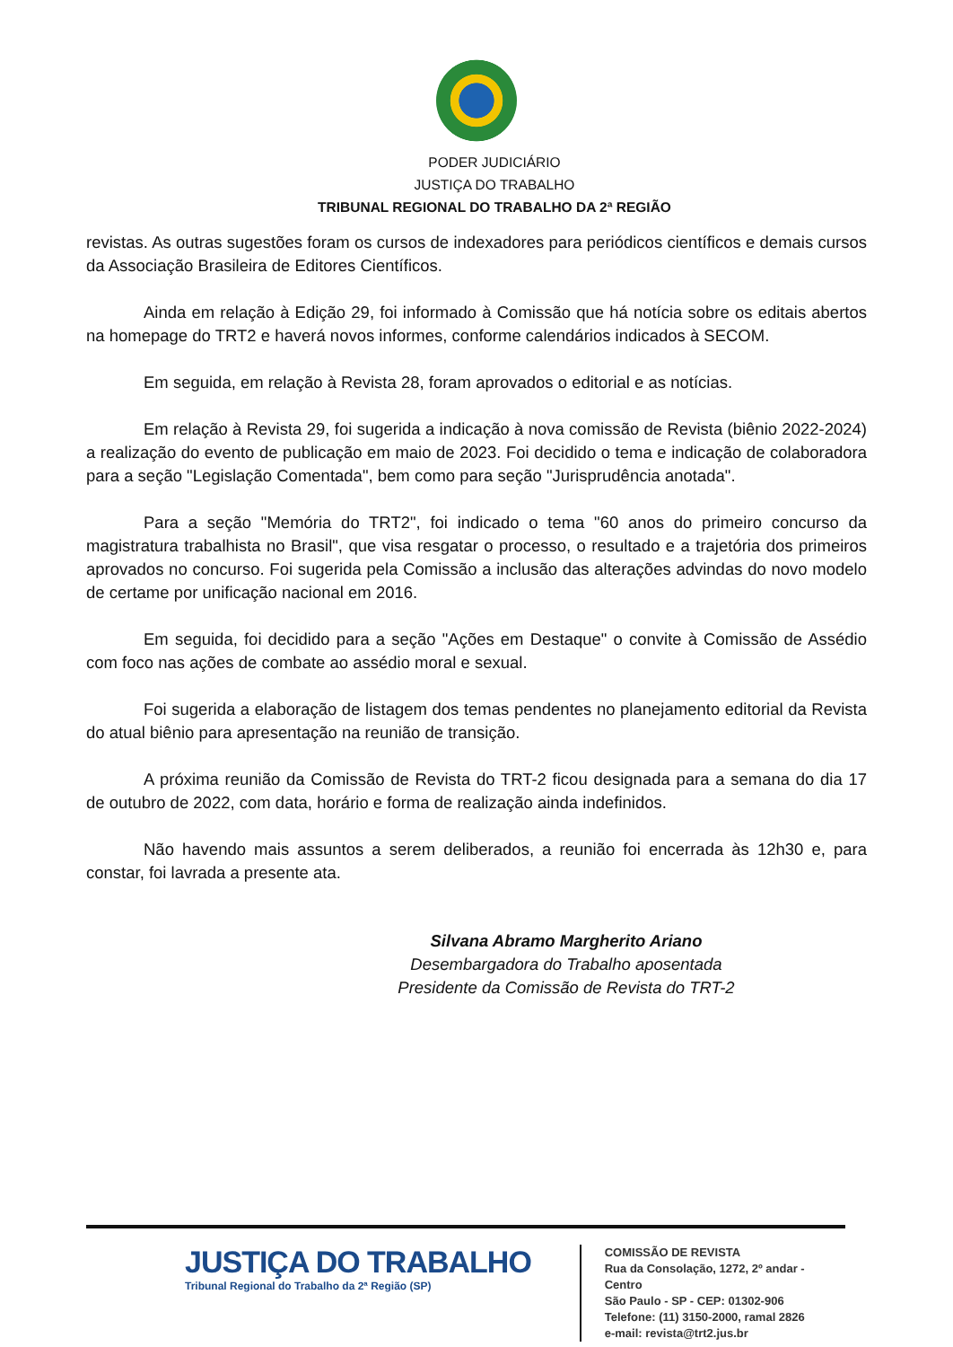PODER JUDICIÁRIO
JUSTIÇA DO TRABALHO
TRIBUNAL REGIONAL DO TRABALHO DA 2ª REGIÃO
revistas. As outras sugestões foram os cursos de indexadores para periódicos científicos e demais cursos da Associação Brasileira de Editores Científicos.
Ainda em relação à Edição 29, foi informado à Comissão que há notícia sobre os editais abertos na homepage do TRT2 e haverá novos informes, conforme calendários indicados à SECOM.
Em seguida, em relação à Revista 28, foram aprovados o editorial e as notícias.
Em relação à Revista 29, foi sugerida a indicação à nova comissão de Revista (biênio 2022-2024) a realização do evento de publicação em maio de 2023. Foi decidido o tema e indicação de colaboradora para a seção "Legislação Comentada", bem como para seção "Jurisprudência anotada".
Para a seção "Memória do TRT2", foi indicado o tema "60 anos do primeiro concurso da magistratura trabalhista no Brasil", que visa resgatar o processo, o resultado e a trajetória dos primeiros aprovados no concurso. Foi sugerida pela Comissão a inclusão das alterações advindas do novo modelo de certame por unificação nacional em 2016.
Em seguida, foi decidido para a seção "Ações em Destaque" o convite à Comissão de Assédio com foco nas ações de combate ao assédio moral e sexual.
Foi sugerida a elaboração de listagem dos temas pendentes no planejamento editorial da Revista do atual biênio para apresentação na reunião de transição.
A próxima reunião da Comissão de Revista do TRT-2 ficou designada para a semana do dia 17 de outubro de 2022, com data, horário e forma de realização ainda indefinidos.
Não havendo mais assuntos a serem deliberados, a reunião foi encerrada às 12h30 e, para constar, foi lavrada a presente ata.
Silvana Abramo Margherito Ariano
Desembargadora do Trabalho aposentada
Presidente da Comissão de Revista do TRT-2
JUSTIÇA DO TRABALHO
Tribunal Regional do Trabalho da 2ª Região (SP)
COMISSÃO DE REVISTA
Rua da Consolação, 1272, 2º andar - Centro
São Paulo - SP - CEP: 01302-906
Telefone: (11) 3150-2000, ramal 2826
e-mail: revista@trt2.jus.br